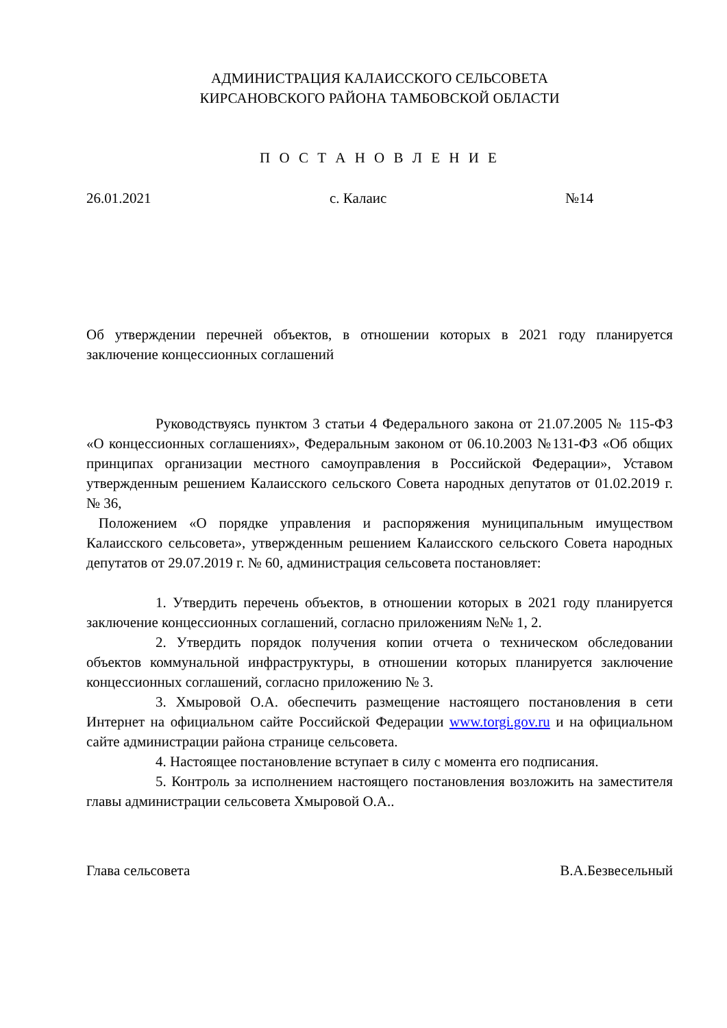АДМИНИСТРАЦИЯ КАЛАИССКОГО СЕЛЬСОВЕТА
КИРСАНОВСКОГО РАЙОНА ТАМБОВСКОЙ ОБЛАСТИ
П О С Т А Н О В Л Е Н И Е
26.01.2021 с. Калаис №14
Об утверждении перечней объектов, в отношении которых в 2021 году планируется заключение концессионных соглашений
Руководствуясь пунктом 3 статьи 4 Федерального закона от 21.07.2005 № 115-ФЗ «О концессионных соглашениях», Федеральным законом от 06.10.2003 №131-ФЗ «Об общих принципах организации местного самоуправления в Российской Федерации», Уставом утвержденным решением Калаисского сельского Совета народных депутатов от 01.02.2019 г. № 36,
Положением «О порядке управления и распоряжения муниципальным имуществом Калаисского сельсовета», утвержденным решением Калаисского сельского Совета народных депутатов от 29.07.2019 г. № 60, администрация сельсовета постановляет:
1. Утвердить перечень объектов, в отношении которых в 2021 году планируется заключение концессионных соглашений, согласно приложениям №№ 1, 2.
2. Утвердить порядок получения копии отчета о техническом обследовании объектов коммунальной инфраструктуры, в отношении которых планируется заключение концессионных соглашений, согласно приложению № 3.
3. Хмыровой О.А. обеспечить размещение настоящего постановления в сети Интернет на официальном сайте Российской Федерации www.torgi.gov.ru и на официальном сайте администрации района странице сельсовета.
4. Настоящее постановление вступает в силу с момента его подписания.
5. Контроль за исполнением настоящего постановления возложить на заместителя главы администрации сельсовета Хмыровой О.А..
Глава сельсовета В.А.Безвесельный